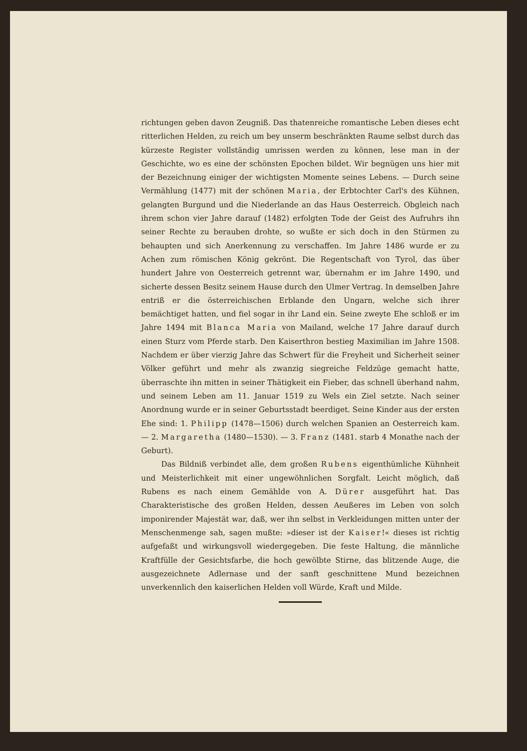richtungen geben davon Zeugniß. Das thatenreiche romantische Leben dieses echt ritterlichen Helden, zu reich um bey unserm beschränkten Raume selbst durch das kürzeste Register vollständig umrissen werden zu können, lese man in der Geschichte, wo es eine der schönsten Epochen bildet. Wir begnügen uns hier mit der Bezeichnung einiger der wichtigsten Momente seines Lebens. — Durch seine Vermählung (1477) mit der schönen Maria, der Erbtochter Carl's des Kühnen, gelangten Burgund und die Niederlande an das Haus Oesterreich. Obgleich nach ihrem schon vier Jahre darauf (1482) erfolgten Tode der Geist des Aufruhrs ihn seiner Rechte zu berauben drohte, so wußte er sich doch in den Stürmen zu behaupten und sich Anerkennung zu verschaffen. Im Jahre 1486 wurde er zu Achen zum römischen König gekrönt. Die Regentschaft von Tyrol, das über hundert Jahre von Oesterreich getrennt war, übernahm er im Jahre 1490, und sicherte dessen Besitz seinem Hause durch den Ulmer Vertrag. In demselben Jahre entriß er die österreichischen Erblande den Ungarn, welche sich ihrer bemächtiget hatten, und fiel sogar in ihr Land ein. Seine zweyte Ehe schloß er im Jahre 1494 mit Blanca Maria von Mailand, welche 17 Jahre darauf durch einen Sturz vom Pferde starb. Den Kaiserthron bestieg Maximilian im Jahre 1508. Nachdem er über vierzig Jahre das Schwert für die Freyheit und Sicherheit seiner Völker geführt und mehr als zwanzig siegreiche Feldzüge gemacht hatte, überraschte ihn mitten in seiner Thätigkeit ein Fieber, das schnell überhand nahm, und seinem Leben am 11. Januar 1519 zu Wels ein Ziel setzte. Nach seiner Anordnung wurde er in seiner Geburtsstadt beerdiget. Seine Kinder aus der ersten Ehe sind: 1. Philipp (1478—1506) durch welchen Spanien an Oesterreich kam. — 2. Margaretha (1480—1530). — 3. Franz (1481. starb 4 Monathe nach der Geburt).
Das Bildniß verbindet alle, dem großen Rubens eigenthümliche Kühnheit und Meisterlichkeit mit einer ungewöhnlichen Sorgfalt. Leicht möglich, daß Rubens es nach einem Gemählde von A. Dürer ausgeführt hat. Das Charakteristische des großen Helden, dessen Aeußeres im Leben von solch imponirender Majestät war, daß, wer ihn selbst in Verkleidungen mitten unter der Menschenmenge sah, sagen mußte: »dieser ist der Kaiser!« dieses ist richtig aufgefaßt und wirkungsvoll wiedergegeben. Die feste Haltung, die männliche Kraftfülle der Gesichtsfarbe, die hoch gewölbte Stirne, das blitzende Auge, die ausgezeichnete Adlernase und der sanft geschnittene Mund bezeichnen unverkennlich den kaiserlichen Helden voll Würde, Kraft und Milde.